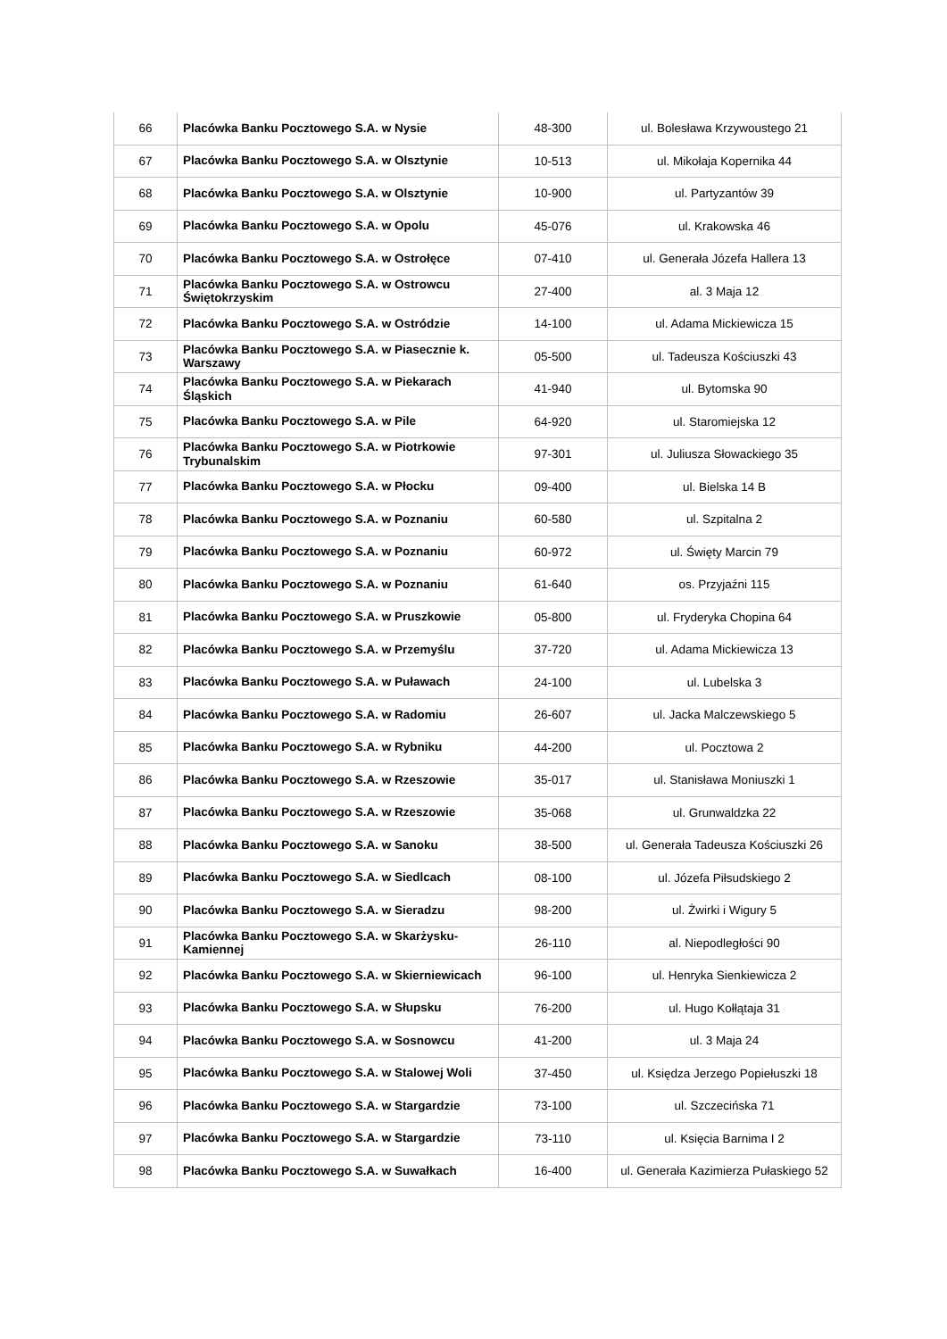| 66 | Placówka Banku Pocztowego S.A. w Nysie | 48-300 | ul. Bolesława Krzywoustego 21 |
| 67 | Placówka Banku Pocztowego S.A. w Olsztynie | 10-513 | ul. Mikołaja Kopernika 44 |
| 68 | Placówka Banku Pocztowego S.A. w Olsztynie | 10-900 | ul. Partyzantów 39 |
| 69 | Placówka Banku Pocztowego S.A. w Opolu | 45-076 | ul. Krakowska 46 |
| 70 | Placówka Banku Pocztowego S.A. w Ostrołęce | 07-410 | ul. Generała Józefa Hallera 13 |
| 71 | Placówka Banku Pocztowego S.A. w Ostrowcu Świętokrzyskim | 27-400 | al. 3 Maja 12 |
| 72 | Placówka Banku Pocztowego S.A. w Ostródzie | 14-100 | ul. Adama Mickiewicza 15 |
| 73 | Placówka Banku Pocztowego S.A. w Piasecznie k. Warszawy | 05-500 | ul. Tadeusza Kościuszki 43 |
| 74 | Placówka Banku Pocztowego S.A. w Piekarach Śląskich | 41-940 | ul. Bytomska 90 |
| 75 | Placówka Banku Pocztowego S.A. w Pile | 64-920 | ul. Staromiejska 12 |
| 76 | Placówka Banku Pocztowego S.A. w Piotrkowie Trybunalskim | 97-301 | ul. Juliusza Słowackiego 35 |
| 77 | Placówka Banku Pocztowego S.A. w Płocku | 09-400 | ul. Bielska 14 B |
| 78 | Placówka Banku Pocztowego S.A. w Poznaniu | 60-580 | ul. Szpitalna 2 |
| 79 | Placówka Banku Pocztowego S.A. w Poznaniu | 60-972 | ul. Święty Marcin 79 |
| 80 | Placówka Banku Pocztowego S.A. w Poznaniu | 61-640 | os. Przyjaźni 115 |
| 81 | Placówka Banku Pocztowego S.A. w Pruszkowie | 05-800 | ul. Fryderyka Chopina 64 |
| 82 | Placówka Banku Pocztowego S.A. w Przemyślu | 37-720 | ul. Adama Mickiewicza 13 |
| 83 | Placówka Banku Pocztowego S.A. w Puławach | 24-100 | ul. Lubelska 3 |
| 84 | Placówka Banku Pocztowego S.A. w Radomiu | 26-607 | ul. Jacka Malczewskiego 5 |
| 85 | Placówka Banku Pocztowego S.A. w Rybniku | 44-200 | ul. Pocztowa 2 |
| 86 | Placówka Banku Pocztowego S.A. w Rzeszowie | 35-017 | ul. Stanisława Moniuszki 1 |
| 87 | Placówka Banku Pocztowego S.A. w Rzeszowie | 35-068 | ul. Grunwaldzka 22 |
| 88 | Placówka Banku Pocztowego S.A. w Sanoku | 38-500 | ul. Generała Tadeusza Kościuszki 26 |
| 89 | Placówka Banku Pocztowego S.A. w Siedlcach | 08-100 | ul. Józefa Piłsudskiego 2 |
| 90 | Placówka Banku Pocztowego S.A. w Sieradzu | 98-200 | ul. Żwirki i Wigury 5 |
| 91 | Placówka Banku Pocztowego S.A. w Skarżysku-Kamiennej | 26-110 | al. Niepodległości 90 |
| 92 | Placówka Banku Pocztowego S.A. w Skierniewicach | 96-100 | ul. Henryka Sienkiewicza 2 |
| 93 | Placówka Banku Pocztowego S.A. w Słupsku | 76-200 | ul. Hugo Kołłątaja 31 |
| 94 | Placówka Banku Pocztowego S.A. w Sosnowcu | 41-200 | ul. 3 Maja 24 |
| 95 | Placówka Banku Pocztowego S.A. w Stalowej Woli | 37-450 | ul. Księdza Jerzego Popiełuszki 18 |
| 96 | Placówka Banku Pocztowego S.A. w Stargardzie | 73-100 | ul. Szczecińska 71 |
| 97 | Placówka Banku Pocztowego S.A. w Stargardzie | 73-110 | ul. Księcia Barnima I 2 |
| 98 | Placówka Banku Pocztowego S.A. w Suwałkach | 16-400 | ul. Generała Kazimierza Pułaskiego 52 |